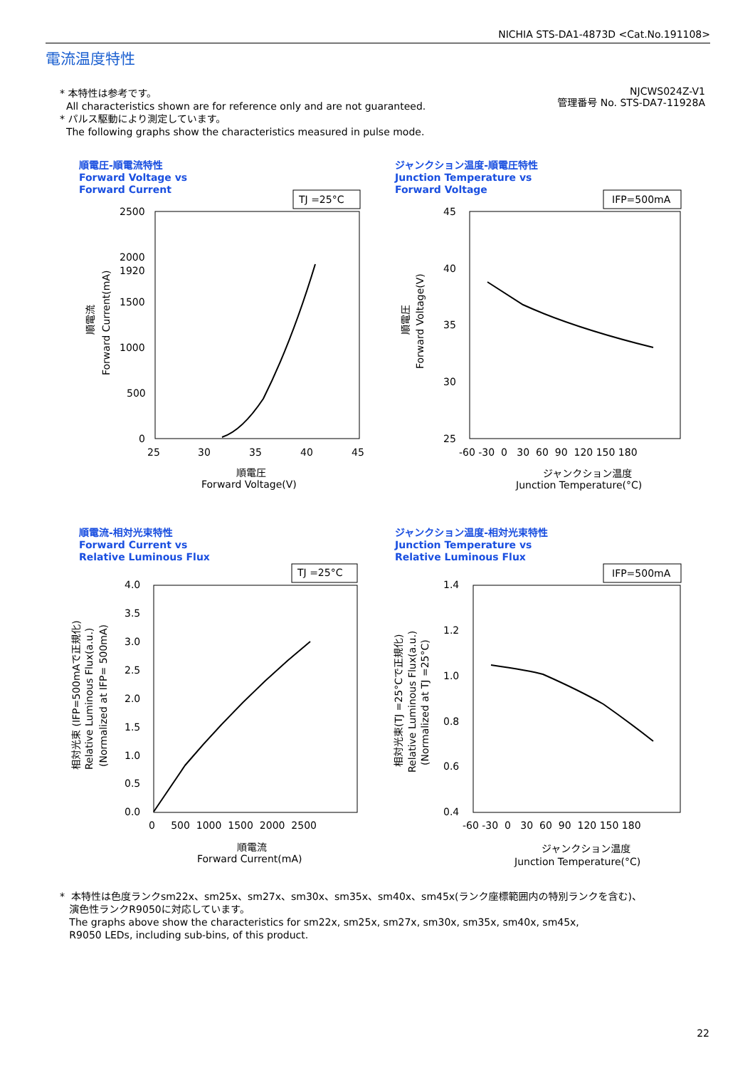NICHIA STS-DA1-4873D <Cat.No.191108>
電流温度特性
* 本特性は参考です。
All characteristics shown are for reference only and are not guaranteed.
* パルス駆動により測定しています。
The following graphs show the characteristics measured in pulse mode.
NJCWS024Z-V1
管理番号 No. STS-DA7-11928A
順電圧-順電流特性
Forward Voltage vs
Forward Current
ジャンクション温度-順電圧特性
Junction Temperature vs
Forward Voltage
順電流-相対光束特性
Forward Current vs
Relative Luminous Flux
ジャンクション温度-相対光束特性
Junction Temperature vs
Relative Luminous Flux
TJ =25°C
2500
2000
1920
1500
1000
500
0
25
30
35
40
45
順電圧
Forward Voltage(V)
Forward Current(mA)
順電流
IFP=500mA
45
40
35
30
25
-60 -30 0 30 60 90 120 150 180
ジャンクション温度
Junction Temperature(°C)
Forward Voltage(V)
順電圧
TJ =25°C
4.0
3.5
3.0
2.5
2.0
1.5
1.0
0.5
0.0
0 500 1000 1500 2000 2500
順電流
Forward Current(mA)
相対光束 (IFP=500mAで正規化)
Relative Luminous Flux(a.u.)
(Normalized at IFP= 500mA)
IFP=500mA
1.4
1.2
1.0
0.8
0.6
0.4
-60 -30 0 30 60 90 120 150 180
ジャンクション温度
Junction Temperature(°C)
相対光束(TJ =25°Cで正規化)
Relative Luminous Flux(a.u.)
(Normalized at TJ =25°C)
* 本特性は色度ランクsm22x、sm25x、sm27x、sm30x、sm35x、sm40x、sm45x(ランク座標範囲内の特別ランクを含む)、
演色性ランクR9050に対応しています。
The graphs above show the characteristics for sm22x, sm25x, sm27x, sm30x, sm35x, sm40x, sm45x,
R9050 LEDs, including sub-bins, of this product.
22